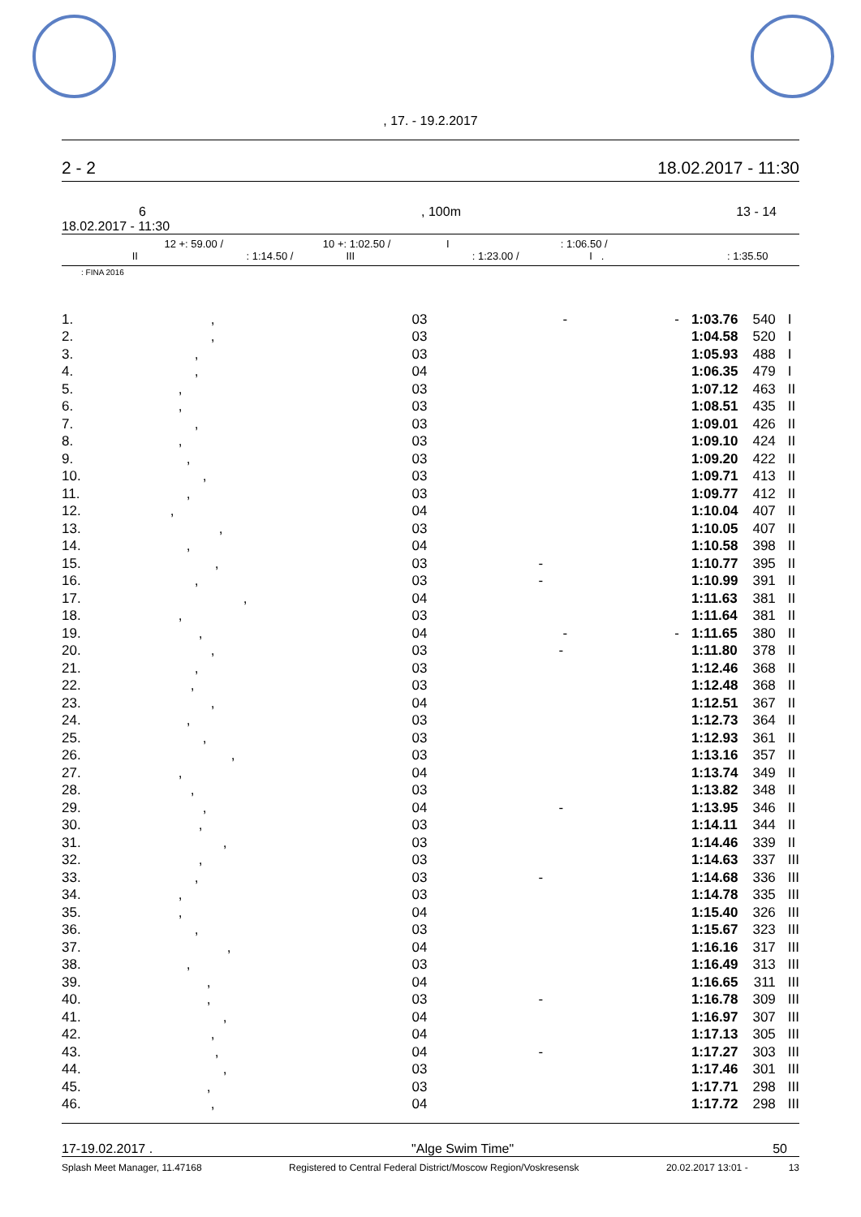, 17. - 19.2.2017
2 - 2 18.02.2017 - 11:30
6, 100m 13 - 14
18.02.2017 - 11:30
12 +: 59.00 / 10 +: 1:02.50 / I : 1:06.50 /
II : 1:14.50 / III : 1:23.00 / I . : 1:35.50
: FINA 2016
| 1. | , | 03 | - - | 1:03.76 | 540 | I |
| 2. | , | 03 | | 1:04.58 | 520 | I |
| 3. | , | 03 | | 1:05.93 | 488 | I |
| 4. | , | 04 | | 1:06.35 | 479 | I |
| 5. | , | 03 | | 1:07.12 | 463 | II |
| 6. | , | 03 | | 1:08.51 | 435 | II |
| 7. | , | 03 | | 1:09.01 | 426 | II |
| 8. | , | 03 | | 1:09.10 | 424 | II |
| 9. | , | 03 | | 1:09.20 | 422 | II |
| 10. | , | 03 | | 1:09.71 | 413 | II |
| 11. | , | 03 | | 1:09.77 | 412 | II |
| 12. | , | 04 | | 1:10.04 | 407 | II |
| 13. | , | 03 | | 1:10.05 | 407 | II |
| 14. | , | 04 | | 1:10.58 | 398 | II |
| 15. | , | 03 | - | 1:10.77 | 395 | II |
| 16. | , | 03 | - | 1:10.99 | 391 | II |
| 17. | , | 04 | | 1:11.63 | 381 | II |
| 18. | , | 03 | | 1:11.64 | 381 | II |
| 19. | , | 04 | - - | 1:11.65 | 380 | II |
| 20. | , | 03 | - | 1:11.80 | 378 | II |
| 21. | , | 03 | | 1:12.46 | 368 | II |
| 22. | , | 03 | | 1:12.48 | 368 | II |
| 23. | , | 04 | | 1:12.51 | 367 | II |
| 24. | , | 03 | | 1:12.73 | 364 | II |
| 25. | , | 03 | | 1:12.93 | 361 | II |
| 26. | , | 03 | | 1:13.16 | 357 | II |
| 27. | , | 04 | | 1:13.74 | 349 | II |
| 28. | , | 03 | | 1:13.82 | 348 | II |
| 29. | , | 04 | - | 1:13.95 | 346 | II |
| 30. | , | 03 | | 1:14.11 | 344 | II |
| 31. | , | 03 | | 1:14.46 | 339 | II |
| 32. | , | 03 | | 1:14.63 | 337 | III |
| 33. | , | 03 | - | 1:14.68 | 336 | III |
| 34. | , | 03 | | 1:14.78 | 335 | III |
| 35. | , | 04 | | 1:15.40 | 326 | III |
| 36. | , | 03 | | 1:15.67 | 323 | III |
| 37. | , | 04 | | 1:16.16 | 317 | III |
| 38. | , | 03 | | 1:16.49 | 313 | III |
| 39. | , | 04 | | 1:16.65 | 311 | III |
| 40. | , | 03 | - | 1:16.78 | 309 | III |
| 41. | , | 04 | | 1:16.97 | 307 | III |
| 42. | , | 04 | | 1:17.13 | 305 | III |
| 43. | , | 04 | - | 1:17.27 | 303 | III |
| 44. | , | 03 | | 1:17.46 | 301 | III |
| 45. | , | 03 | | 1:17.71 | 298 | III |
| 46. | , | 04 | | 1:17.72 | 298 | III |
17-19.02.2017 . "Alge Swim Time" 50
Splash Meet Manager, 11.47168 Registered to Central Federal District/Moscow Region/Voskresensk 20.02.2017 13:01 - 13